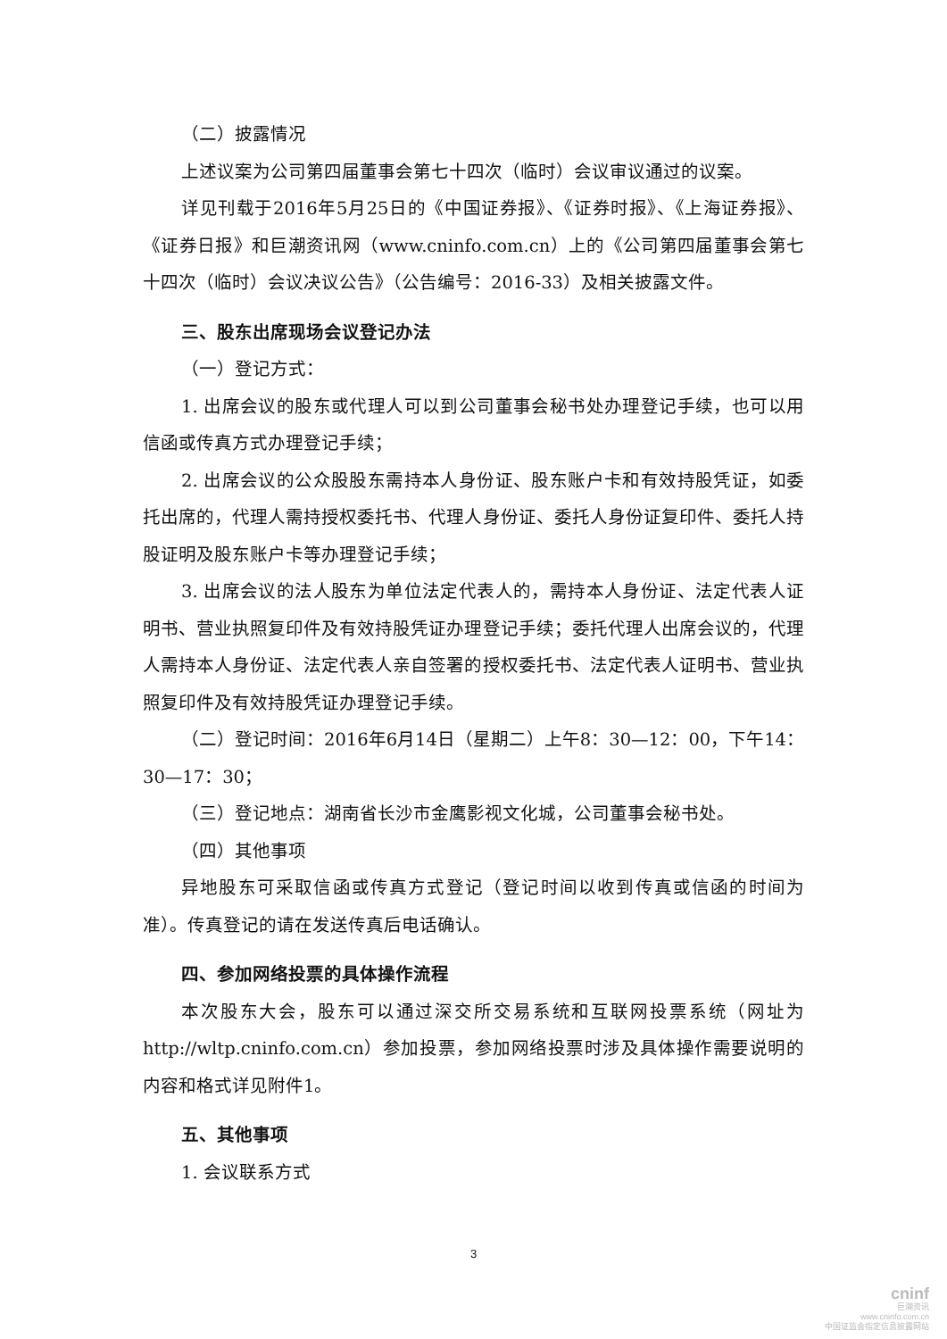（二）披露情况
上述议案为公司第四届董事会第七十四次（临时）会议审议通过的议案。
详见刊载于2016年5月25日的《中国证券报》、《证券时报》、《上海证券报》、《证券日报》和巨潮资讯网（www.cninfo.com.cn）上的《公司第四届董事会第七十四次（临时）会议决议公告》（公告编号：2016-33）及相关披露文件。
三、股东出席现场会议登记办法
（一）登记方式：
1. 出席会议的股东或代理人可以到公司董事会秘书处办理登记手续，也可以用信函或传真方式办理登记手续；
2. 出席会议的公众股股东需持本人身份证、股东账户卡和有效持股凭证，如委托出席的，代理人需持授权委托书、代理人身份证、委托人身份证复印件、委托人持股证明及股东账户卡等办理登记手续；
3. 出席会议的法人股东为单位法定代表人的，需持本人身份证、法定代表人证明书、营业执照复印件及有效持股凭证办理登记手续；委托代理人出席会议的，代理人需持本人身份证、法定代表人亲自签署的授权委托书、法定代表人证明书、营业执照复印件及有效持股凭证办理登记手续。
（二）登记时间：2016年6月14日（星期二）上午8：30—12：00，下午14：30—17：30；
（三）登记地点：湖南省长沙市金鹰影视文化城，公司董事会秘书处。
（四）其他事项
异地股东可采取信函或传真方式登记（登记时间以收到传真或信函的时间为准）。传真登记的请在发送传真后电话确认。
四、参加网络投票的具体操作流程
本次股东大会，股东可以通过深交所交易系统和互联网投票系统（网址为http://wltp.cninfo.com.cn）参加投票，参加网络投票时涉及具体操作需要说明的内容和格式详见附件1。
五、其他事项
1. 会议联系方式
3
cninf
巨潮资讯
www.cninfo.com.cn
中国证监会指定信息披露网站